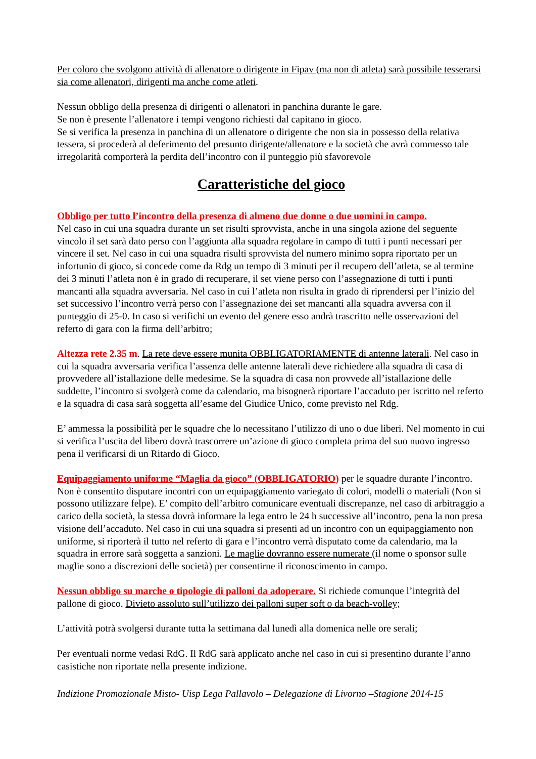Per coloro che svolgono attività di allenatore o dirigente in Fipav (ma non di atleta) sarà possibile tesserarsi sia come allenatori, dirigenti ma anche come atleti.
Nessun obbligo della presenza di dirigenti o allenatori in panchina durante le gare.
Se non è presente l’allenatore i tempi vengono richiesti dal capitano in gioco.
Se si verifica la presenza in panchina di un allenatore o dirigente che non sia in possesso della relativa tessera, si procederà al deferimento del presunto dirigente/allenatore e la società che avrà commesso tale irregolarità comporterà la perdita dell’incontro con il punteggio più sfavorevole
Caratteristiche del gioco
Obbligo per tutto l’incontro della presenza di almeno due donne o due uomini in campo.
Nel caso in cui una squadra durante un set risulti sprovvista, anche in una singola azione del seguente vincolo il set sarà dato perso con l’aggiunta alla squadra regolare in campo di tutti i punti necessari per vincere il set. Nel caso in cui una squadra risulti sprovvista del numero minimo sopra riportato per un infortunio di gioco, si concede come da Rdg un tempo di 3 minuti per il recupero dell’atleta, se al termine dei 3 minuti l’atleta non è in grado di recuperare, il set viene perso con l’assegnazione di tutti i punti mancanti alla squadra avversaria. Nel caso in cui l’atleta non risulta in grado di riprendersi per l’inizio del set successivo l’incontro verrà perso con l’assegnazione dei set mancanti alla squadra avversa con il punteggio di 25-0. In caso si verifichi un evento del genere esso andrà trascritto nelle osservazioni del referto di gara con la firma dell’arbitro;
Altezza rete 2.35 m. La rete deve essere munita OBBLIGATORIAMENTE di antenne laterali. Nel caso in cui la squadra avversaria verifica l’assenza delle antenne laterali deve richiedere alla squadra di casa di provvedere all’istallazione delle medesime. Se la squadra di casa non provvede all’istallazione delle suddette, l’incontro si svolgerà come da calendario, ma bisognerà riportare l’accaduto per iscritto nel referto e la squadra di casa sarà soggetta all’esame del Giudice Unico, come previsto nel Rdg.
E’ ammessa la possibilità per le squadre che lo necessitano l’utilizzo di uno o due liberi. Nel momento in cui si verifica l’uscita del libero dovrà trascorrere un’azione di gioco completa prima del suo nuovo ingresso pena il verificarsi di un Ritardo di Gioco.
Equipaggiamento uniforme “Maglia da gioco” (OBBLIGATORIO) per le squadre durante l’incontro. Non è consentito disputare incontri con un equipaggiamento variegato di colori, modelli o materiali (Non si possono utilizzare felpe). E’ compito dell’arbitro comunicare eventuali discrepanze, nel caso di arbitraggio a carico della società, la stessa dovrà informare la lega entro le 24 h successive all’incontro, pena la non presa visione dell’accaduto. Nel caso in cui una squadra si presenti ad un incontro con un equipaggiamento non uniforme, si riporterà il tutto nel referto di gara e l’incontro verrà disputato come da calendario, ma la squadra in errore sarà soggetta a sanzioni. Le maglie dovranno essere numerate (il nome o sponsor sulle maglie sono a discrezioni delle società) per consentirne il riconoscimento in campo.
Nessun obbligo su marche o tipologie di palloni da adoperare. Si richiede comunque l’integrità del pallone di gioco. Divieto assoluto sull’utilizzo dei palloni super soft o da beach-volley;
L’attività potrà svolgersi durante tutta la settimana dal lunedì alla domenica nelle ore serali;
Per eventuali norme vedasi RdG. Il RdG sarà applicato anche nel caso in cui si presentino durante l’anno casistiche non riportate nella presente indizione.
Indizione Promozionale Misto- Uisp Lega Pallavolo – Delegazione di Livorno –Stagione 2014-15